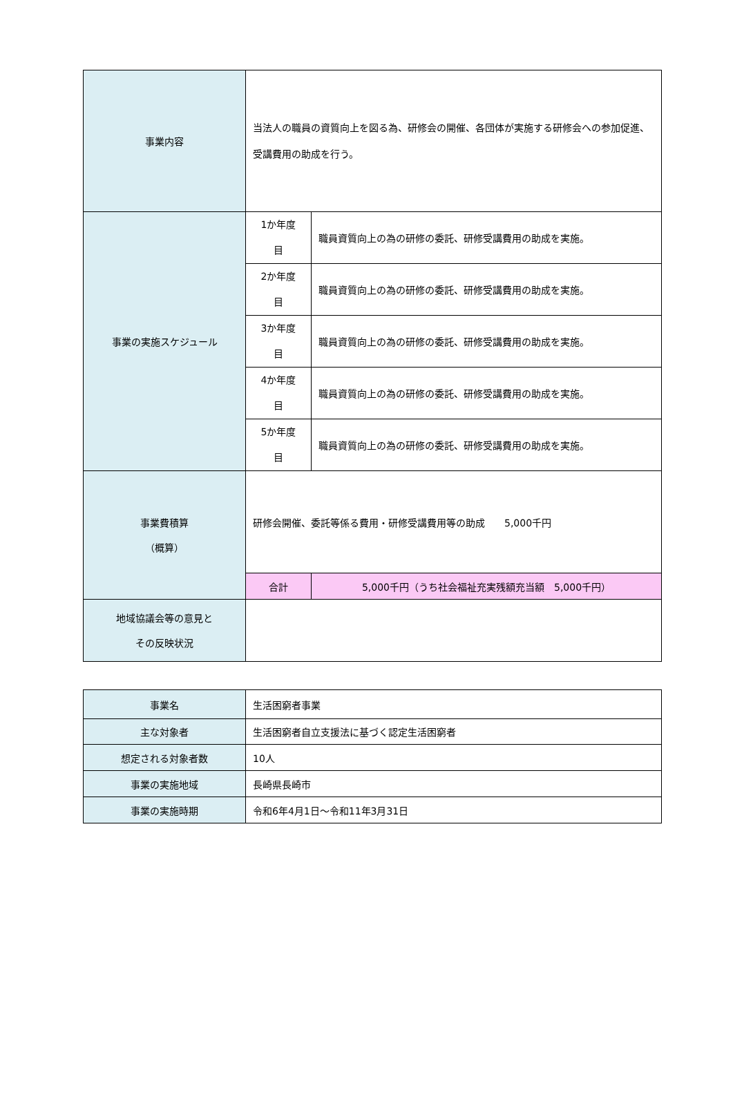| 事業内容 | 当法人の職員の資質向上を図る為、研修会の開催、各団体が実施する研修会への参加促進、受講費用の助成を行う。 | | |
| 事業の実施スケジュール | 1か年度 目 | 職員資質向上の為の研修の委託、研修受講費用の助成を実施。 | |
| | 2か年度 目 | 職員資質向上の為の研修の委託、研修受講費用の助成を実施。 | |
| | 3か年度 目 | 職員資質向上の為の研修の委託、研修受講費用の助成を実施。 | |
| | 4か年度 目 | 職員資質向上の為の研修の委託、研修受講費用の助成を実施。 | |
| | 5か年度 目 | 職員資質向上の為の研修の委託、研修受講費用の助成を実施。 | |
| 事業費積算 （概算） | 研修会開催、委託等係る費用・研修受講費用等の助成 5,000千円 | | |
| | 合計 | | 5,000千円（うち社会福祉充実残額充当額 5,000千円） |
| 地域協議会等の意見と その反映状況 | | | |
| 事業名 | 生活困窮者事業 |
| 主な対象者 | 生活困窮者自立支援法に基づく認定生活困窮者 |
| 想定される対象者数 | 10人 |
| 事業の実施地域 | 長崎県長崎市 |
| 事業の実施時期 | 令和6年4月1日～令和11年3月31日 |